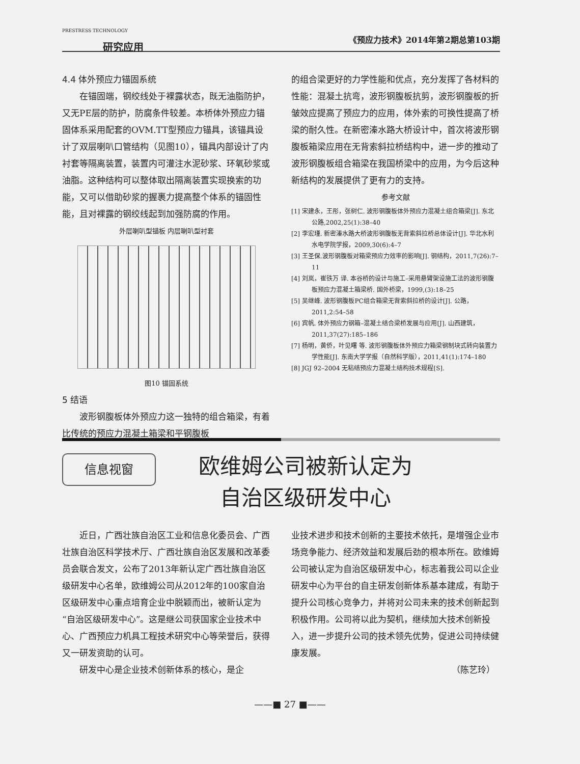PRESTRESS TECHNOLOGY
研究应用
《预应力技术》2014年第2期总第103期
4.4 体外预应力锚固系统
在锚固端，钢绞线处于裸露状态，既无油脂防护，又无PE层的防护，防腐条件较差。本桥体外预应力锚固体系采用配套的OVM.TT型预应力锚具，该锚具设计了双层喇叭口管结构（见图10），锚具内部设计了内衬套等隔离装置，装置内可灌注水泥砂浆、环氧砂浆或油脂。这种结构可以整体取出隔离装置实现换索的功能，又可以借助砂浆的握裹力提高整个体系的锚固性能，且对裸露的钢绞线起到加强防腐的作用。
外层喇叭型锚板 内层喇叭型衬套
图10 锚固系统
5 结语
波形钢腹板体外预应力这一独特的组合箱梁，有着比传统的预应力混凝土箱梁和平钢腹板
的组合梁更好的力学性能和优点，充分发挥了各材料的性能：混凝土抗弯，波形钢腹板抗剪，波形钢腹板的折皱效应提高了预应力的应用，体外索的可换性提高了桥梁的耐久性。在新密溱水路大桥设计中，首次将波形钢腹板箱梁应用在无背索斜拉桥结构中，进一步的推动了波形钢腹板组合箱梁在我国桥梁中的应用，为今后这种新结构的发展提供了更有力的支持。
参考文献
[1] 宋建永，王彤，张树仁. 波形钢腹板体外预应力混凝土组合箱梁[J]. 东北公路,2002,25(1):38–40
[2] 李宏瑾. 新密溱水路大桥波形钢腹板无背索斜拉桥总体设计[J]. 华北水利水电学院学报，2009,30(6):4–7
[3] 王圣保.波形钢腹板对箱梁预应力效率的影响[J]. 钢结构，2011,7(26):7–11
[4] 刘岚，崔铁万 译. 本谷桥的设计与施工–采用悬臂架设施工法的波形钢腹板预应力混凝土箱梁桥. 国外桥梁，1999,(3):18–25
[5] 吴继峰. 波形钢腹板PC组合箱梁无背索斜拉桥的设计[J]. 公路，2011,2:54–58
[6] 宾帆. 体外预应力钢箱–混凝土结合梁桥发展与应用[J]. 山西建筑，2011,37(27):185–186
[7] 杨明，黄侨，叶见曙 等. 波形钢腹板体外预应力箱梁钢制块式转向装置力学性能[J]. 东南大学学报（自然科学版），2011,41(1):174–180
[8] JGJ 92–2004 无粘结预应力混凝土结构技术规程[S].
信息视窗
欧维姆公司被新认定为
自治区级研发中心
近日，广西壮族自治区工业和信息化委员会、广西壮族自治区科学技术厅、广西壮族自治区发展和改革委员会联合发文，公布了2013年新认定广西壮族自治区级研发中心名单，欧维姆公司从2012年的100家自治区级研发中心重点培育企业中脱颖而出，被新认定为“自治区级研发中心”。这是继公司获国家企业技术中心、广西预应力机具工程技术研究中心等荣誉后，获得又一研发资助的认可。
研发中心是企业技术创新体系的核心，是企
业技术进步和技术创新的主要技术依托，是增强企业市场竞争能力、经济效益和发展后劲的根本所在。欧维姆公司被认定为自治区级研发中心，标志着我公司以企业研发中心为平台的自主研发创新体系基本建成，有助于提升公司核心竞争力，并将对公司未来的技术创新起到积极作用。公司将以此为契机，继续加大技术创新投入，进一步提升公司的技术领先优势，促进公司持续健康发展。
（陈艺玲）
——■ 27 ■——